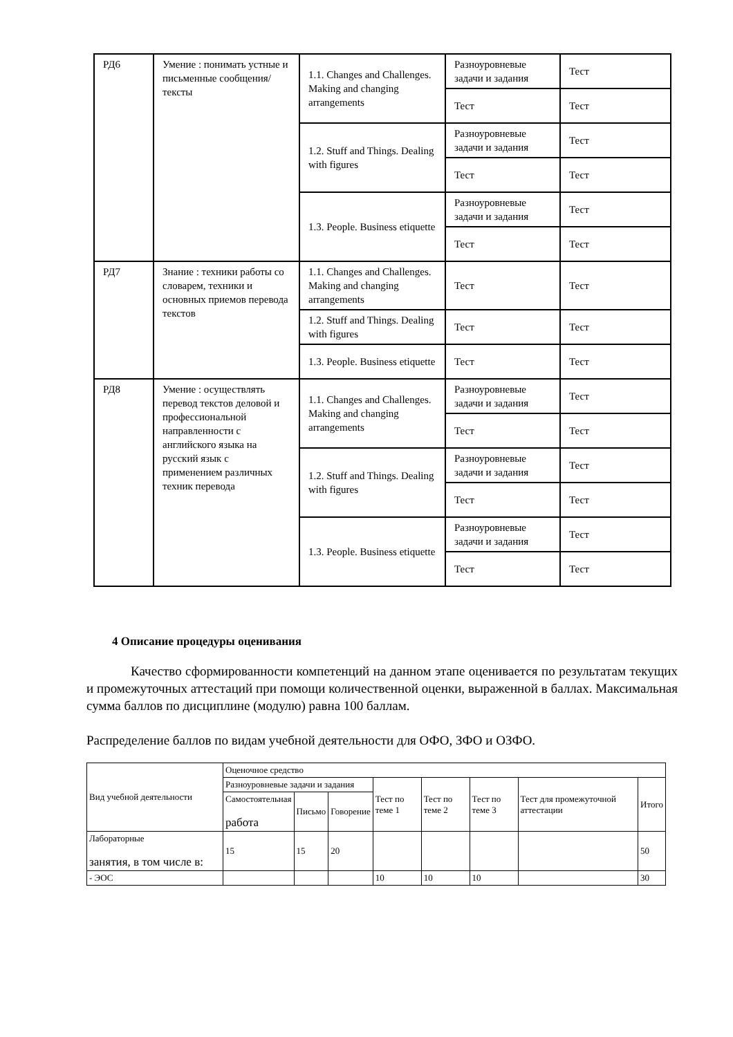| РД6 | Умение : понимать устные и письменные сообщения/тексты | 1.1. Changes and Challenges. Making and changing arrangements | Разноуровневые задачи и задания | Тест |
| | | | Тест | Тест |
| | | 1.2. Stuff and Things. Dealing with figures | Разноуровневые задачи и задания | Тест |
| | | | Тест | Тест |
| | | 1.3. People. Business etiquette | Разноуровневые задачи и задания | Тест |
| | | | Тест | Тест |
| РД7 | Знание : техники работы со словарем, техники и основных приемов перевода текстов | 1.1. Changes and Challenges. Making and changing arrangements | Тест | Тест |
| | | 1.2. Stuff and Things. Dealing with figures | Тест | Тест |
| | | 1.3. People. Business etiquette | Тест | Тест |
| РД8 | Умение : осуществлять перевод текстов деловой и профессиональной направленности с английского языка на русский язык с применением различных техник перевода | 1.1. Changes and Challenges. Making and changing arrangements | Разноуровневые задачи и задания | Тест |
| | | | Тест | Тест |
| | | 1.2. Stuff and Things. Dealing with figures | Разноуровневые задачи и задания | Тест |
| | | | Тест | Тест |
| | | 1.3. People. Business etiquette | Разноуровневые задачи и задания | Тест |
| | | | Тест | Тест |
4 Описание процедуры оценивания
Качество сформированности компетенций на данном этапе оценивается по результатам текущих и промежуточных аттестаций при помощи количественной оценки, выраженной в баллах. Максимальная сумма баллов по дисциплине (модулю) равна 100 баллам.
Распределение баллов по видам учебной деятельности для ОФО, ЗФО и ОЗФО.
| Вид учебной деятельности | Оценочное средство | | | | | | | |
| | Разноуровневые задачи и задания | | | Тест по теме 1 | Тест по теме 2 | Тест по теме 3 | Тест для промежуточной аттестации | Итого |
| | Самостоятельная работа | Письмо | Говорение | | | | | |
| Лабораторные занятия, в том числе в: | 15 | 15 | 20 | | | | | 50 |
| - ЭОС | | | | 10 | 10 | 10 | | 30 |